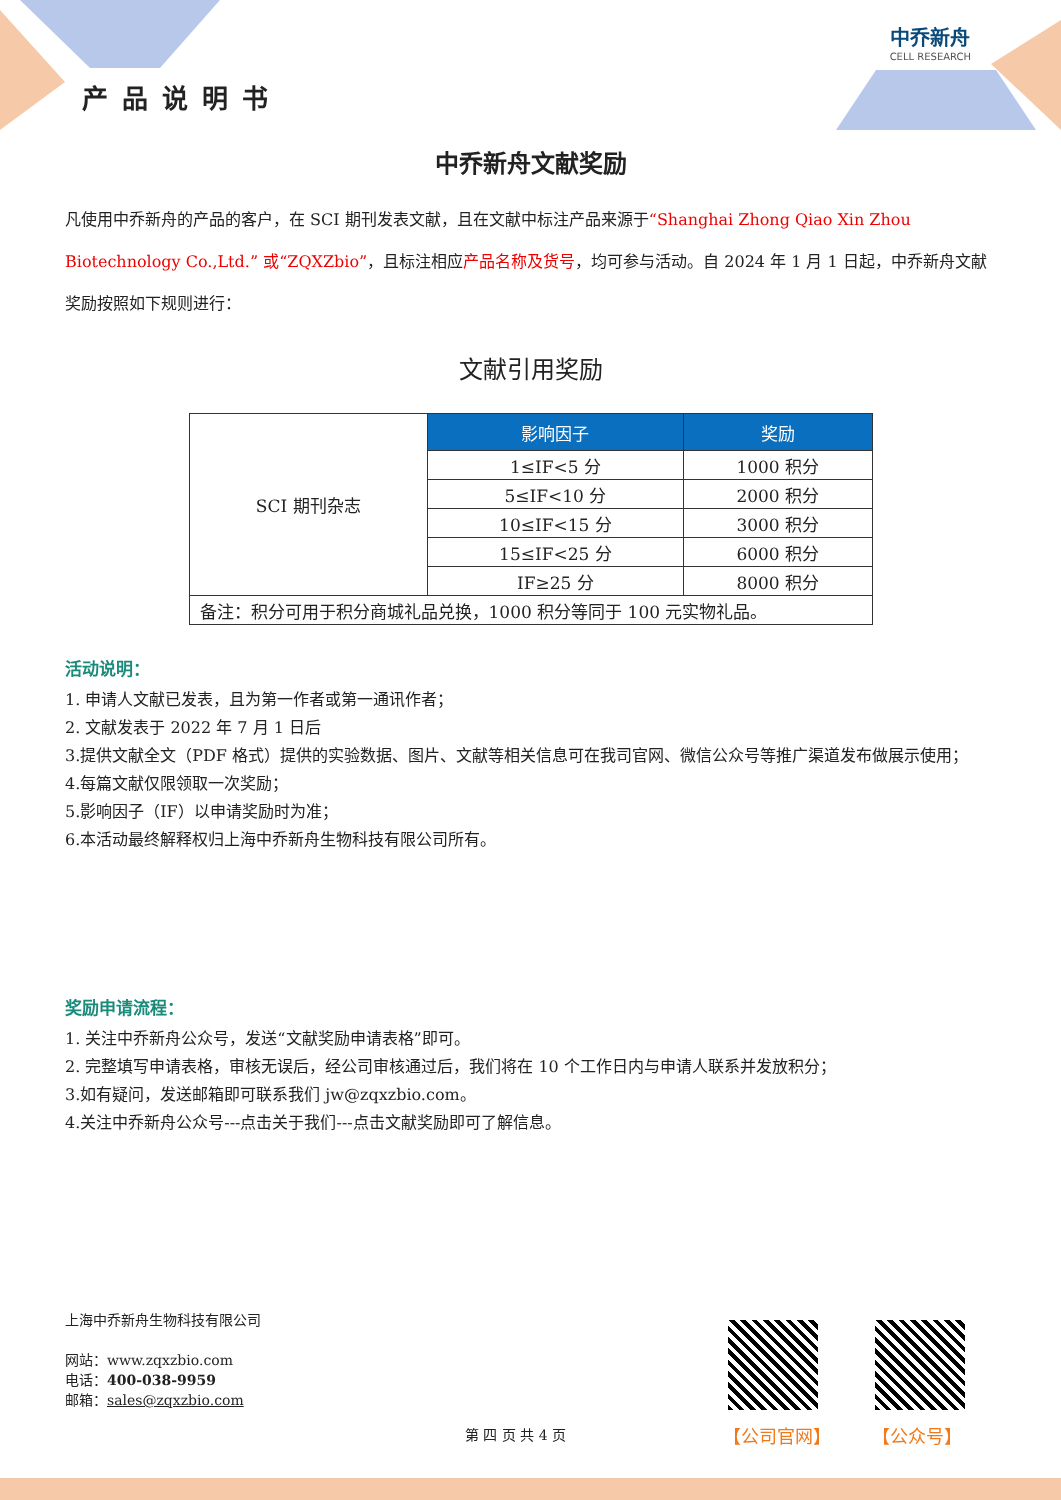中乔新舟
CELL RESEARCH
产品说明书
中乔新舟文献奖励
凡使用中乔新舟的产品的客户，在 SCI 期刊发表文献，且在文献中标注产品来源于“Shanghai Zhong Qiao Xin Zhou Biotechnology Co.,Ltd.” 或“ZQXZbio”，且标注相应产品名称及货号，均可参与活动。自 2024 年 1 月 1 日起，中乔新舟文献奖励按照如下规则进行：
文献引用奖励
| SCI 期刊杂志 | 影响因子 | 奖励 |
| | 1≤IF<5 分 | 1000 积分 |
| | 5≤IF<10 分 | 2000 积分 |
| | 10≤IF<15 分 | 3000 积分 |
| | 15≤IF<25 分 | 6000 积分 |
| | IF≥25 分 | 8000 积分 |
| 备注：积分可用于积分商城礼品兑换，1000 积分等同于 100 元实物礼品。 | | |
活动说明：
1. 申请人文献已发表，且为第一作者或第一通讯作者；
2. 文献发表于 2022 年 7 月 1 日后
3.提供文献全文（PDF 格式）提供的实验数据、图片、文献等相关信息可在我司官网、微信公众号等推广渠道发布做展示使用；
4.每篇文献仅限领取一次奖励；
5.影响因子（IF）以申请奖励时为准；
6.本活动最终解释权归上海中乔新舟生物科技有限公司所有。
奖励申请流程：
1. 关注中乔新舟公众号，发送“文献奖励申请表格”即可。
2. 完整填写申请表格，审核无误后，经公司审核通过后，我们将在 10 个工作日内与申请人联系并发放积分；
3.如有疑问，发送邮箱即可联系我们 jw@zqxzbio.com。
4.关注中乔新舟公众号---点击关于我们---点击文献奖励即可了解信息。
上海中乔新舟生物科技有限公司
网站：www.zqxzbio.com
电话：400-038-9959
邮箱：sales@zqxzbio.com
【公司官网】 【公众号】
第 四 页 共 4 页